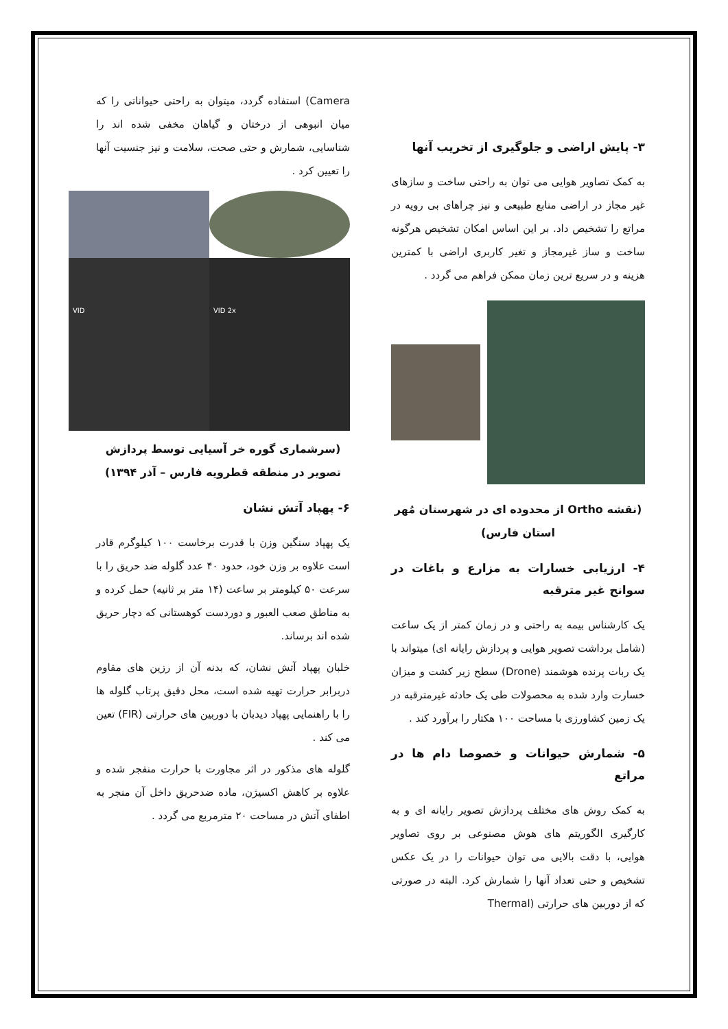۳- پایش اراضی و جلوگیری از تخریب آنها
به کمک تصاویر هوایی می توان به راحتی ساخت و سازهای غیر مجاز در اراضی منابع طبیعی و نیز چراهای بی رویه در مراتع را تشخیص داد. بر این اساس امکان تشخیص هرگونه ساخت و ساز غیرمجاز و تغیر کاربری اراضی با کمترین هزینه و در سریع ترین زمان ممکن فراهم می گردد .
(نقشه Ortho از محدوده ای در شهرستان مُهر استان فارس)
۴- ارزیابی خسارات به مزارع و باغات در سوانح غیر مترقبه
یک کارشناس بیمه به راحتی و در زمان کمتر از یک ساعت (شامل برداشت تصویر هوایی و پردازش رایانه ای) میتواند با یک ربات پرنده هوشمند (Drone) سطح زیر کشت و میزان خسارت وارد شده به محصولات طی یک حادثه غیرمترقبه در یک زمین کشاورزی با مساحت ۱۰۰ هکتار را برآورد کند .
۵- شمارش حیوانات و خصوصا دام ها در مراتع
به کمک روش های مختلف پردازش تصویر رایانه ای و به کارگیری الگوریتم های هوش مصنوعی بر روی تصاویر هوایی، با دقت بالایی می توان حیوانات را در یک عکس تشخیص و حتی تعداد آنها را شمارش کرد. البته در صورتی که از دوربین های حرارتی (Thermal
Camera) استفاده گردد، میتوان به راحتی حیواناتی را که میان انبوهی از درختان و گیاهان مخفی شده اند را شناسایی، شمارش و حتی صحت، سلامت و نیز جنسیت آنها را تعیین کرد .
VID
VID 2x
(سرشماری گوره خر آسیایی توسط پردازش تصویر در منطقه قطرویه فارس – آذر ۱۳۹۴)
۶- پهپاد آتش نشان
یک پهپاد سنگین وزن با قدرت برخاست ۱۰۰ کیلوگرم قادر است علاوه بر وزن خود، حدود ۴۰ عدد گلوله ضد حریق را با سرعت ۵۰ کیلومتر بر ساعت (۱۴ متر بر ثانیه) حمل کرده و به مناطق صعب العبور و دوردست کوهستانی که دچار حریق شده اند برساند.
خلبان پهپاد آتش نشان، که بدنه آن از رزین های مقاوم دربرابر حرارت تهیه شده است، محل دقیق پرتاب گلوله ها را با راهنمایی پهپاد دیدبان با دوربین های حرارتی (FIR) تعین می کند .
گلوله های مذکور در اثر مجاورت با حرارت منفجر شده و علاوه بر کاهش اکسیژن، ماده ضدحریق داخل آن منجر به اطفای آتش در مساحت ۲۰ مترمربع می گردد .